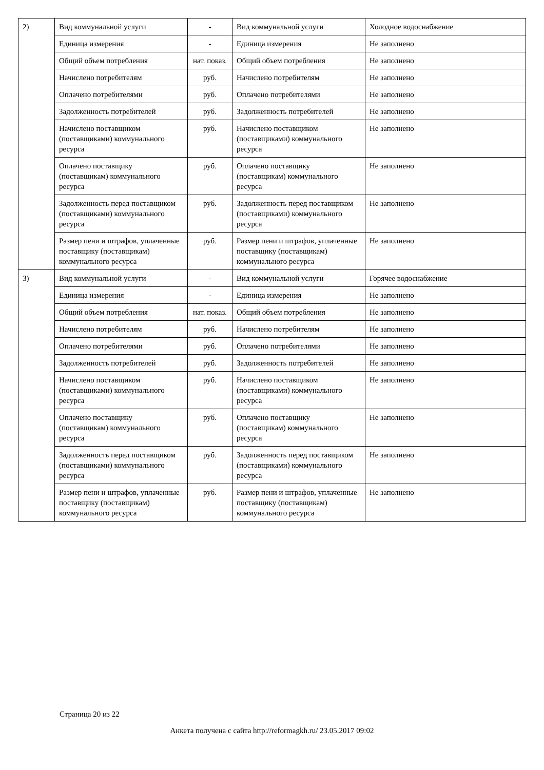| 2) | Вид коммунальной услуги | - | Вид коммунальной услуги | Холодное водоснабжение |
| | Единица измерения | - | Единица измерения | Не заполнено |
| | Общий объем потребления | нат. показ. | Общий объем потребления | Не заполнено |
| | Начислено потребителям | руб. | Начислено потребителям | Не заполнено |
| | Оплачено потребителями | руб. | Оплачено потребителями | Не заполнено |
| | Задолженность потребителей | руб. | Задолженность потребителей | Не заполнено |
| | Начислено поставщиком (поставщиками) коммунального ресурса | руб. | Начислено поставщиком (поставщиками) коммунального ресурса | Не заполнено |
| | Оплачено поставщику (поставщикам) коммунального ресурса | руб. | Оплачено поставщику (поставщикам) коммунального ресурса | Не заполнено |
| | Задолженность перед поставщиком (поставщиками) коммунального ресурса | руб. | Задолженность перед поставщиком (поставщиками) коммунального ресурса | Не заполнено |
| | Размер пени и штрафов, уплаченные поставщику (поставщикам) коммунального ресурса | руб. | Размер пени и штрафов, уплаченные поставщику (поставщикам) коммунального ресурса | Не заполнено |
| 3) | Вид коммунальной услуги | - | Вид коммунальной услуги | Горячее водоснабжение |
| | Единица измерения | - | Единица измерения | Не заполнено |
| | Общий объем потребления | нат. показ. | Общий объем потребления | Не заполнено |
| | Начислено потребителям | руб. | Начислено потребителям | Не заполнено |
| | Оплачено потребителями | руб. | Оплачено потребителями | Не заполнено |
| | Задолженность потребителей | руб. | Задолженность потребителей | Не заполнено |
| | Начислено поставщиком (поставщиками) коммунального ресурса | руб. | Начислено поставщиком (поставщиками) коммунального ресурса | Не заполнено |
| | Оплачено поставщику (поставщикам) коммунального ресурса | руб. | Оплачено поставщику (поставщикам) коммунального ресурса | Не заполнено |
| | Задолженность перед поставщиком (поставщиками) коммунального ресурса | руб. | Задолженность перед поставщиком (поставщиками) коммунального ресурса | Не заполнено |
| | Размер пени и штрафов, уплаченные поставщику (поставщикам) коммунального ресурса | руб. | Размер пени и штрафов, уплаченные поставщику (поставщикам) коммунального ресурса | Не заполнено |
Страница 20 из 22
Анкета получена с сайта http://reformagkh.ru/ 23.05.2017 09:02